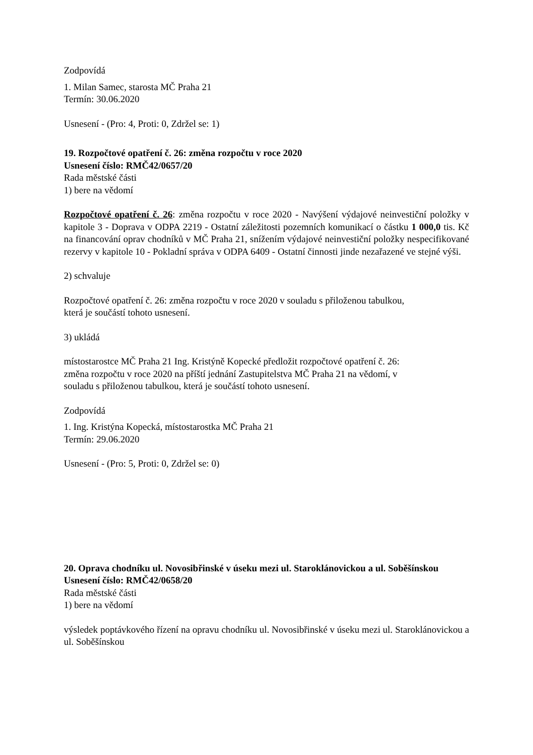Zodpovídá
1. Milan Samec, starosta MČ Praha 21
Termín: 30.06.2020
Usnesení - (Pro: 4, Proti: 0, Zdržel se: 1)
19. Rozpočtové opatření č. 26: změna rozpočtu v roce 2020
Usnesení číslo: RMČ42/0657/20
Rada městské části
1) bere na vědomí
Rozpočtové opatření č. 26: změna rozpočtu v roce 2020 - Navýšení výdajové neinvestiční položky v kapitole 3 - Doprava v ODPA 2219 - Ostatní záležitosti pozemních komunikací o částku 1 000,0 tis. Kč na financování oprav chodníků v MČ Praha 21, snížením výdajové neinvestiční položky nespecifikované rezervy v kapitole 10 - Pokladní správa v ODPA 6409 - Ostatní činnosti jinde nezařazené ve stejné výši.
2) schvaluje
Rozpočtové opatření č. 26: změna rozpočtu v roce 2020 v souladu s přiloženou tabulkou,
která je součástí tohoto usnesení.
3) ukládá
místostarostce MČ Praha 21 Ing. Kristýně Kopecké předložit rozpočtové opatření č. 26:
změna rozpočtu v roce 2020 na příští jednání Zastupitelstva MČ Praha 21 na vědomí, v
souladu s přiloženou tabulkou, která je součástí tohoto usnesení.
Zodpovídá
1. Ing. Kristýna Kopecká, místostarostka MČ Praha 21
Termín: 29.06.2020
Usnesení - (Pro: 5, Proti: 0, Zdržel se: 0)
20. Oprava chodníku ul. Novosibřinské v úseku mezi ul. Staroklánovickou a ul. Soběšínskou
Usnesení číslo: RMČ42/0658/20
Rada městské části
1) bere na vědomí
výsledek poptávkového řízení na opravu chodníku ul. Novosibřinské v úseku mezi ul. Staroklánovickou a ul. Soběšínskou